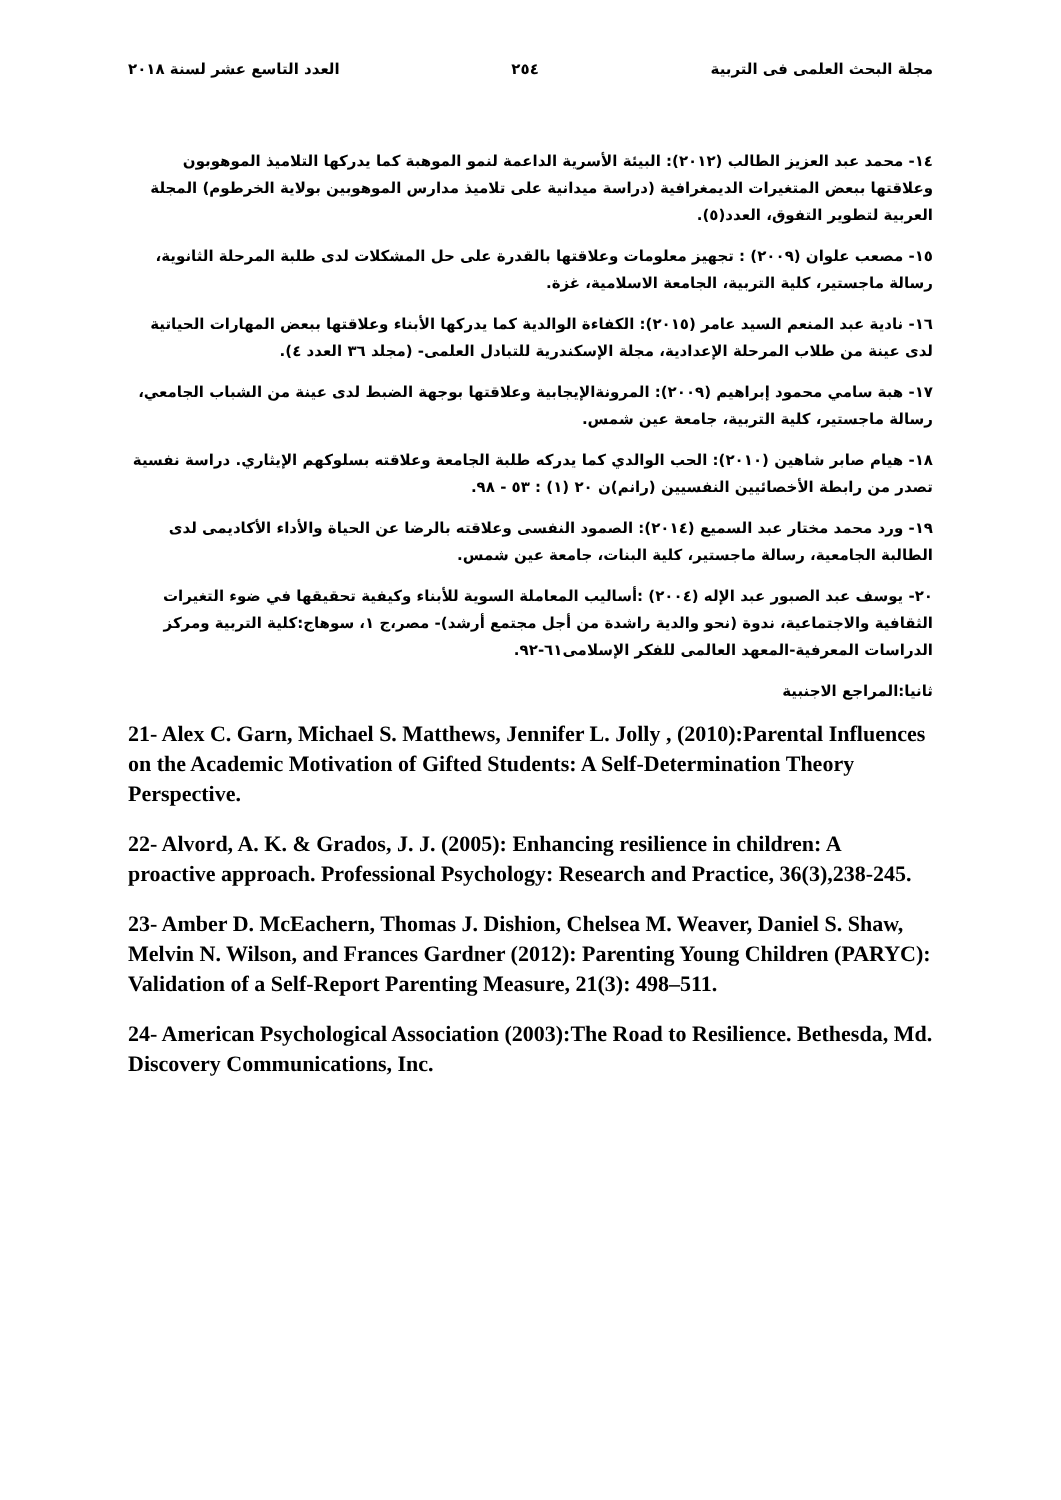مجلة البحث العلمى فى التربية ٢٥٤ العدد التاسع عشر لسنة ٢٠١٨
١٤- محمد عبد العزيز الطالب (٢٠١٢): البيئة الأسرية الداعمة لنمو الموهبة كما يدركها التلاميذ الموهوبون وعلاقتها ببعض المتغيرات الديمغرافية (دراسة ميدانية على تلاميذ مدارس الموهوبين بولاية الخرطوم) المجلة العربية لتطوير التفوق، العدد(٥).
١٥- مصعب علوان (٢٠٠٩) : تجهيز معلومات وعلاقتها بالقدرة على حل المشكلات لدى طلبة المرحلة الثانوية، رسالة ماجستير، كلية التربية، الجامعة الاسلامية، غزة.
١٦- نادية عبد المنعم السيد عامر (٢٠١٥): الكفاءة الوالدية كما يدركها الأبناء وعلاقتها ببعض المهارات الحياتية لدى عينة من طلاب المرحلة الإعدادية، مجلة الإسكندرية للتبادل العلمى- (مجلد ٣٦ العدد ٤).
١٧- هبة سامي محمود إبراهيم (٢٠٠٩): المرونةالإيجابية وعلاقتها بوجهة الضبط لدى عينة من الشباب الجامعي، رسالة ماجستير، كلية التربية، جامعة عين شمس.
١٨- هيام صابر شاهين (٢٠١٠): الحب الوالدي كما يدركه طلبة الجامعة وعلاقته بسلوكهم الإيثاري. دراسة نفسية تصدر من رابطة الأخصائيين النفسيين (رانم)ن ٢٠ (١) : ٥٣ - ٩٨.
١٩- ورد محمد مختار عبد السميع (٢٠١٤): الصمود النفسى وعلاقته بالرضا عن الحياة والأداء الأكاديمى لدى الطالبة الجامعية، رسالة ماجستير، كلية البنات، جامعة عين شمس.
٢٠- يوسف عبد الصبور عبد الإله (٢٠٠٤) :أساليب المعاملة السوية للأبناء وكيفية تحقيقها في ضوء التغيرات الثقافية والاجتماعية، ندوة (نحو والدية راشدة من أجل مجتمع أرشد)- مصر،ج ١، سوهاج:كلية التربية ومركز الدراسات المعرفية-المعهد العالمى للفكر الإسلامى٦١-٩٢.
ثانيا:المراجع الاجنبية
21- Alex C. Garn, Michael S. Matthews, Jennifer L. Jolly , (2010):Parental Influences on the Academic Motivation of Gifted Students: A Self-Determination Theory Perspective.
22- Alvord, A. K. & Grados, J. J. (2005): Enhancing resilience in children: A proactive approach. Professional Psychology: Research and Practice, 36(3),238-245.
23- Amber D. McEachern, Thomas J. Dishion, Chelsea M. Weaver, Daniel S. Shaw, Melvin N. Wilson, and Frances Gardner (2012): Parenting Young Children (PARYC): Validation of a Self-Report Parenting Measure, 21(3): 498–511.
24- American Psychological Association (2003):The Road to Resilience. Bethesda, Md. Discovery Communications, Inc.